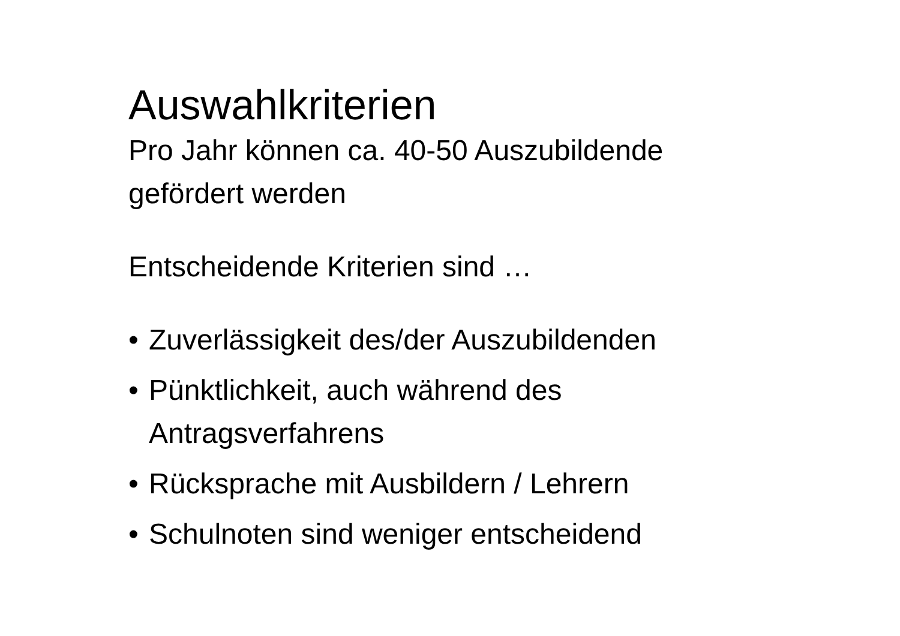Auswahlkriterien
Pro Jahr können ca. 40-50 Auszubildende
gefördert werden
Entscheidende Kriterien sind …
• Zuverlässigkeit des/der Auszubildenden
• Pünktlichkeit, auch während des
Antragsverfahrens
• Rücksprache mit Ausbildern / Lehrern
• Schulnoten sind weniger entscheidend